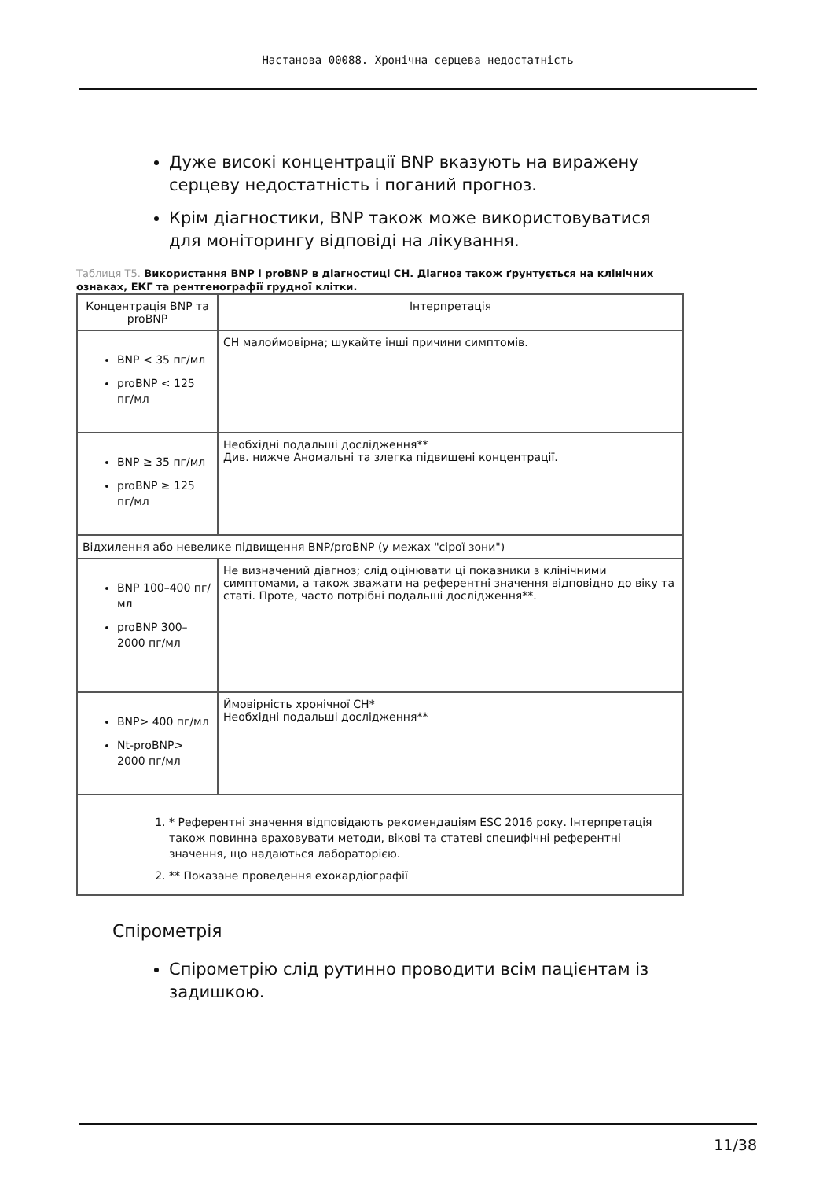Настанова 00088. Хронічна серцева недостатність
Дуже високі концентрації BNP вказують на виражену серцеву недостатність і поганий прогноз.
Крім діагностики, BNP також може використовуватися для моніторингу відповіді на лікування.
Таблиця T5. Використання BNP і proBNP в діагностиці CH. Діагноз також ґрунтується на клінічних ознаках, ЕКГ та рентгенографії грудної клітки.
| Концентрація BNP та proBNP | Інтерпретація |
| --- | --- |
| BNP < 35 пг/мл proBNP < 125 пг/мл | CH малоймовірна; шукайте інші причини симптомів. |
| BNP ≥ 35 пг/мл proBNP ≥ 125 пг/мл | Необхідні подальші дослідження** Див. нижче Аномальні та злегка підвищені концентрації. |
| Відхилення або невелике підвищення BNP/proBNP (у межах "сірої зони") | |
| BNP 100–400 пг/мл proBNP 300–2000 пг/мл | Не визначений діагноз; слід оцінювати ці показники з клінічними симптомами, а також зважати на референтні значення відповідно до віку та статі. Проте, часто потрібні подальші дослідження**. |
| BNP> 400 пг/мл Nt-proBNP> 2000 пг/мл | Ймовірність хронічної CH* Необхідні подальші дослідження** |
| 1. * Референтні значення відповідають рекомендаціям ESC 2016 року. Інтерпретація також повинна враховувати методи, вікові та статеві специфічні референтні значення, що надаються лабораторією. 2. ** Показане проведення ехокардіографії | |
Спірометрія
Спірометрію слід рутинно проводити всім пацієнтам із задишкою.
11/38